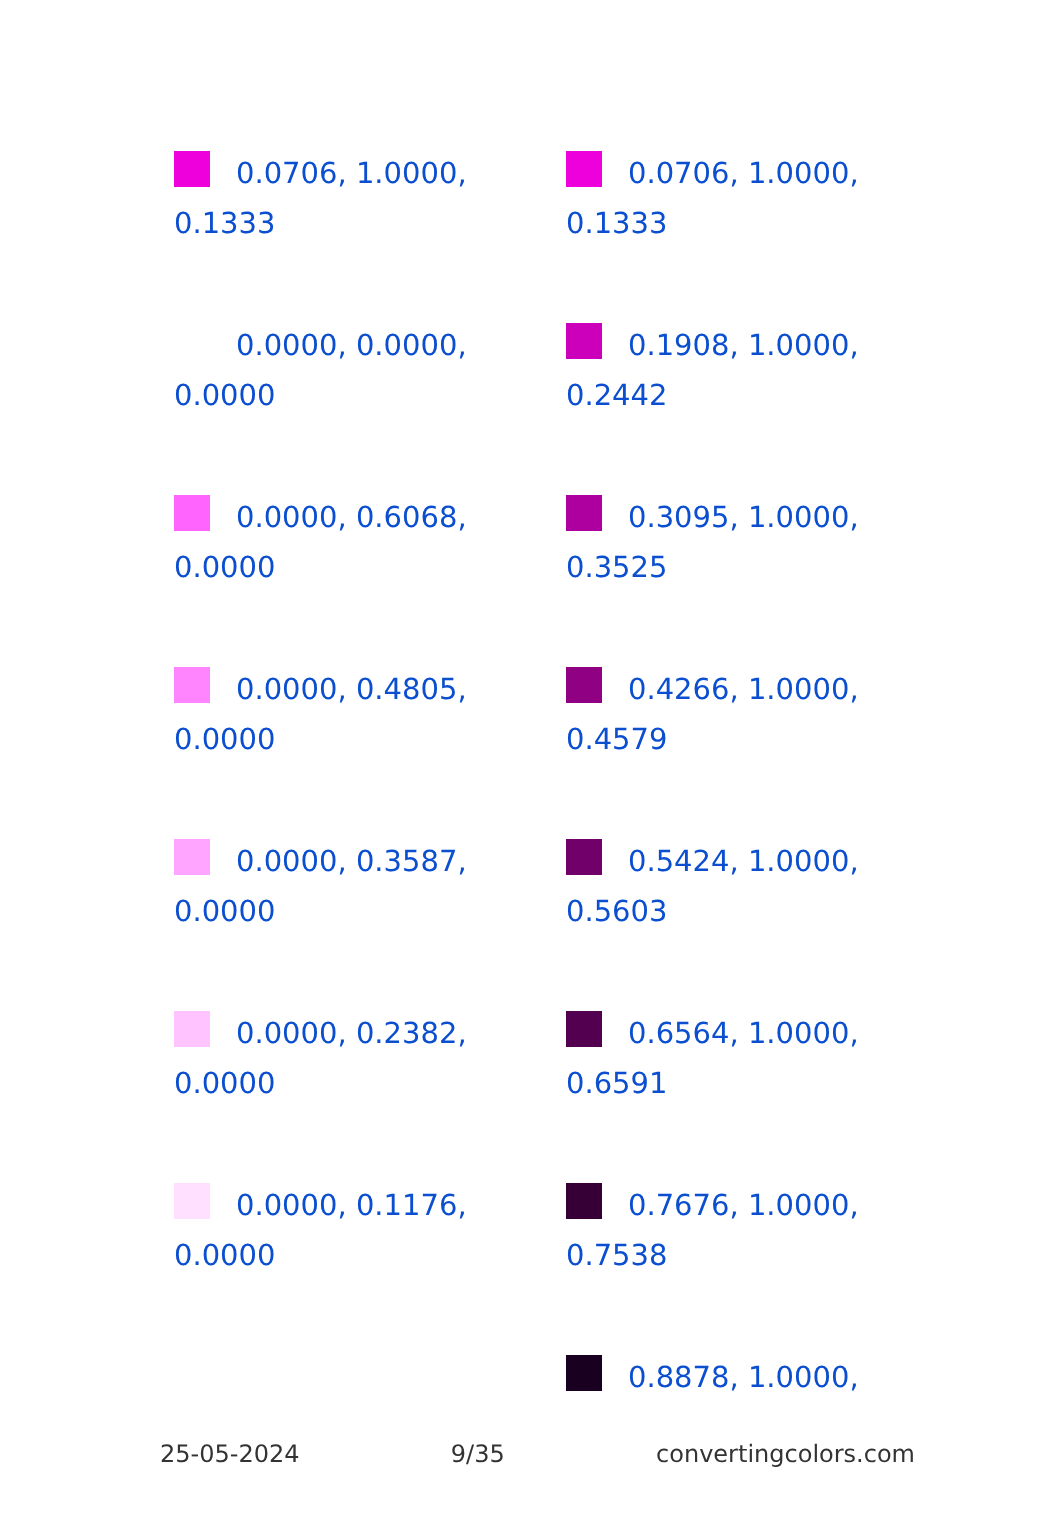0.0706, 1.0000, 0.1333
0.0000, 0.0000, 0.0000
0.0000, 0.6068, 0.0000
0.0000, 0.4805, 0.0000
0.0000, 0.3587, 0.0000
0.0000, 0.2382, 0.0000
0.0000, 0.1176, 0.0000
0.0706, 1.0000, 0.1333
0.1908, 1.0000, 0.2442
0.3095, 1.0000, 0.3525
0.4266, 1.0000, 0.4579
0.5424, 1.0000, 0.5603
0.6564, 1.0000, 0.6591
0.7676, 1.0000, 0.7538
0.8878, 1.0000,
25-05-2024 9/35 convertingcolors.com